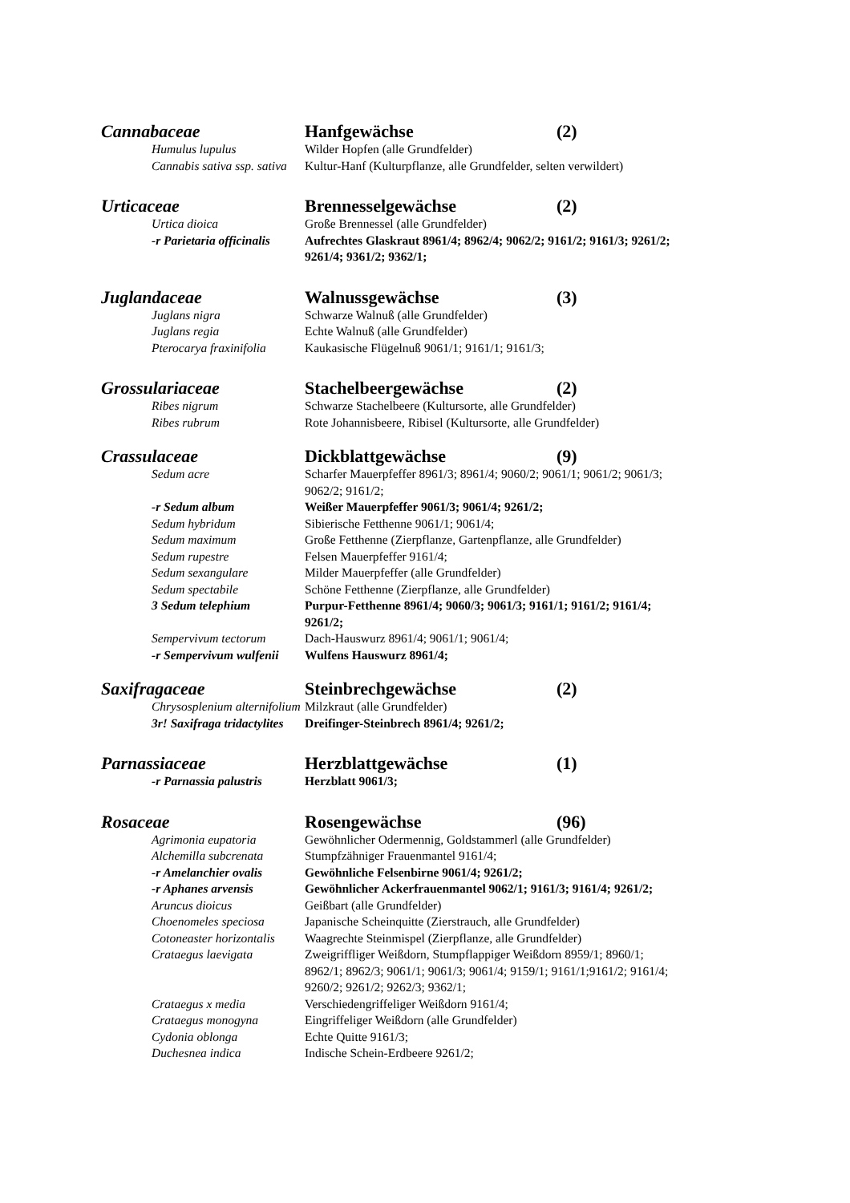Cannabaceae Hanfgewächse (2)
Humulus lupulus Wilder Hopfen (alle Grundfelder)
Cannabis sativa ssp. sativa Kultur-Hanf (Kulturpflanze, alle Grundfelder, selten verwildert)
Urticaceae Brennesselgewächse (2)
Urtica dioica Große Brennessel (alle Grundfelder)
-r Parietaria officinalis Aufrechtes Glaskraut 8961/4; 8962/4; 9062/2; 9161/2; 9161/3; 9261/2; 9261/4; 9361/2; 9362/1;
Juglandaceae Walnussgewächse (3)
Juglans nigra Schwarze Walnuß (alle Grundfelder)
Juglans regia Echte Walnuß (alle Grundfelder)
Pterocarya fraxinifolia Kaukasische Flügelnuß 9061/1; 9161/1; 9161/3;
Grossulariaceae Stachelbeergewächse (2)
Ribes nigrum Schwarze Stachelbeere (Kultursorte, alle Grundfelder)
Ribes rubrum Rote Johannisbeere, Ribisel (Kultursorte, alle Grundfelder)
Crassulaceae Dickblattgewächse (9)
Sedum acre Scharfer Mauerpfeffer 8961/3; 8961/4; 9060/2; 9061/1; 9061/2; 9061/3; 9062/2; 9161/2;
-r Sedum album Weißer Mauerpfeffer 9061/3; 9061/4; 9261/2;
Sedum hybridum Sibierische Fetthenne 9061/1; 9061/4;
Sedum maximum Große Fetthenne (Zierpflanze, Gartenpflanze, alle Grundfelder)
Sedum rupestre Felsen Mauerpfeffer 9161/4;
Sedum sexangulare Milder Mauerpfeffer (alle Grundfelder)
Sedum spectabile Schöne Fetthenne (Zierpflanze, alle Grundfelder)
3 Sedum telephium Purpur-Fetthenne 8961/4; 9060/3; 9061/3; 9161/1; 9161/2; 9161/4; 9261/2;
Sempervivum tectorum Dach-Hauswurz 8961/4; 9061/1; 9061/4;
-r Sempervivum wulfenii Wulfens Hauswurz 8961/4;
Saxifragaceae Steinbrechgewächse (2)
Chrysosplenium alternifolium
Milzkraut (alle Grundfelder)
3r! Saxifraga tridactylites Dreifinger-Steinbrech 8961/4; 9261/2;
Parnassiaceae Herzblattgewächse (1)
-r Parnassia palustris Herzblatt 9061/3;
Rosaceae Rosengewächse (96)
Agrimonia eupatoria Gewöhnlicher Odermennig, Goldstammerl (alle Grundfelder)
Alchemilla subcrenata Stumpfzähniger Frauenmantel 9161/4;
-r Amelanchier ovalis Gewöhnliche Felsenbirne 9061/4; 9261/2;
-r Aphanes arvensis Gewöhnlicher Ackerfrauenmantel 9062/1; 9161/3; 9161/4; 9261/2;
Aruncus dioicus Geißbart (alle Grundfelder)
Choenomeles speciosa Japanische Scheinquitte (Zierstrauch, alle Grundfelder)
Cotoneaster horizontalis Waagrechte Steinmispel (Zierpflanze, alle Grundfelder)
Crataegus laevigata Zweigriffliger Weißdorn, Stumpflappiger Weißdorn 8959/1; 8960/1; 8962/1; 8962/3; 9061/1; 9061/3; 9061/4; 9159/1; 9161/1;9161/2; 9161/4; 9260/2; 9261/2; 9262/3; 9362/1;
Crataegus x media Verschiedengriffeliger Weißdorn 9161/4;
Crataegus monogyna Eingriffeliger Weißdorn (alle Grundfelder)
Cydonia oblonga Echte Quitte 9161/3;
Duchesnea indica Indische Schein-Erdbeere 9261/2;